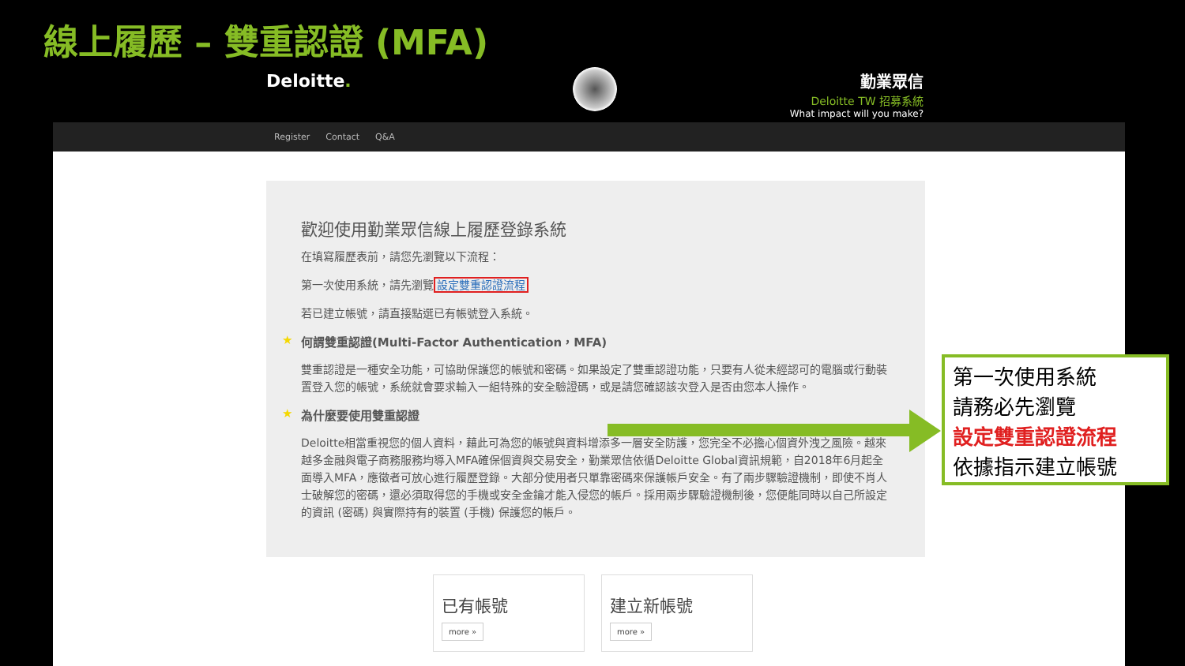線上履歷 – 雙重認證 (MFA)
Deloitte.
勤業眾信
Deloitte TW 招募系統
What impact will you make?
Register Contact Q&A
歡迎使用勤業眾信線上履歷登錄系統
在填寫履歷表前，請您先瀏覽以下流程：
第一次使用系統，請先瀏覽設定雙重認證流程
若已建立帳號，請直接點選已有帳號登入系統。
★ 何謂雙重認證(Multi-Factor Authentication，MFA)
雙重認證是一種安全功能，可協助保護您的帳號和密碼。如果設定了雙重認證功能，只要有人從未經認可的電腦或行動裝置登入您的帳號，系統就會要求輸入一組特殊的安全驗證碼，或是請您確認該次登入是否由您本人操作。
★ 為什麼要使用雙重認證
Deloitte相當重視您的個人資料，藉此可為您的帳號與資料增添多一層安全防護，您完全不必擔心個資外洩之風險。越來越多金融與電子商務服務均導入MFA確保個資與交易安全，勤業眾信依循Deloitte Global資訊規範，自2018年6月起全面導入MFA，應徵者可放心進行履歷登錄。大部分使用者只單靠密碼來保護帳戶安全。有了兩步驟驗證機制，即使不肖人士破解您的密碼，還必須取得您的手機或安全金鑰才能入侵您的帳戶。採用兩步驟驗證機制後，您便能同時以自己所設定的資訊 (密碼) 與實際持有的裝置 (手機) 保護您的帳戶。
已有帳號
more »
建立新帳號
more »
第一次使用系統
請務必先瀏覽
設定雙重認證流程
依據指示建立帳號